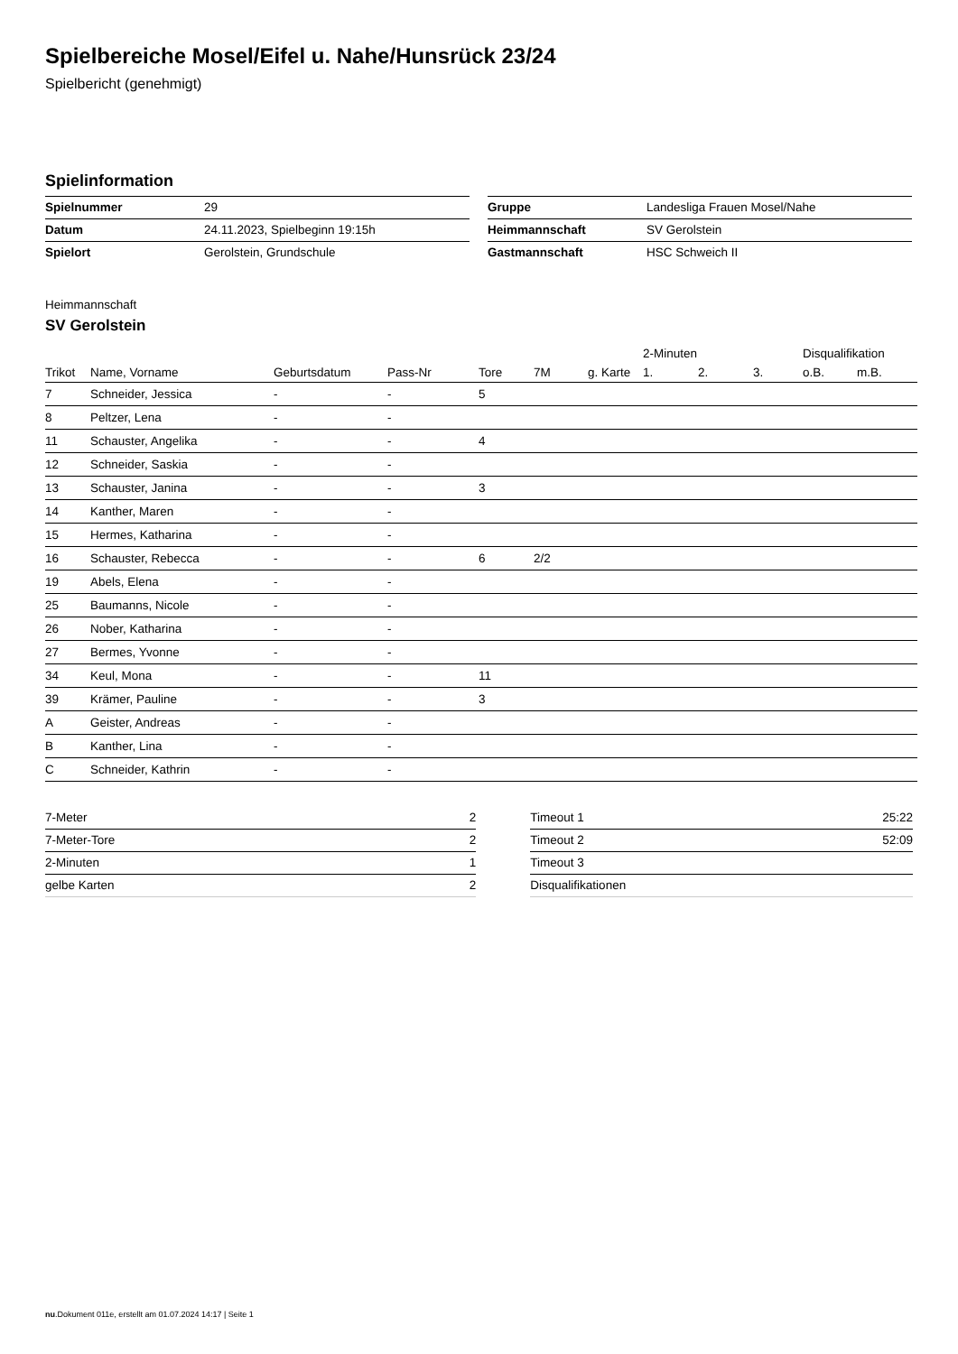Spielbereiche Mosel/Eifel u. Nahe/Hunsrück 23/24
Spielbericht (genehmigt)
Spielinformation
| Spielnummer | 29 |
| Datum | 24.11.2023, Spielbeginn 19:15h |
| Spielort | Gerolstein, Grundschule |
| Gruppe | Landesliga Frauen Mosel/Nahe |
| Heimmannschaft | SV Gerolstein |
| Gastmannschaft | HSC Schweich II |
Heimmannschaft
SV Gerolstein
| | | | | | | | 2-Minuten | | | Disqualifikation | |
| --- | --- | --- | --- | --- | --- | --- | --- | --- | --- | --- | --- |
| Trikot | Name, Vorname | Geburtsdatum | Pass-Nr | Tore | 7M | g. Karte | 1. | 2. | 3. | o.B. | m.B. |
| 7 | Schneider, Jessica | - | - | 5 | | | | | | | |
| 8 | Peltzer, Lena | - | - | | | | | | | | |
| 11 | Schauster, Angelika | - | - | 4 | | | | | | | |
| 12 | Schneider, Saskia | - | - | | | | | | | | |
| 13 | Schauster, Janina | - | - | 3 | | | | | | | |
| 14 | Kanther, Maren | - | - | | | | | | | | |
| 15 | Hermes, Katharina | - | - | | | | | | | | |
| 16 | Schauster, Rebecca | - | - | 6 | 2/2 | | | | | | |
| 19 | Abels, Elena | - | - | | | | | | | | |
| 25 | Baumanns, Nicole | - | - | | | | | | | | |
| 26 | Nober, Katharina | - | - | | | | | | | | |
| 27 | Bermes, Yvonne | - | - | | | | | | | | |
| 34 | Keul, Mona | - | - | 11 | | | | | | | |
| 39 | Krämer, Pauline | - | - | 3 | | | | | | | |
| A | Geister, Andreas | - | - | | | | | | | | |
| B | Kanther, Lina | - | - | | | | | | | | |
| C | Schneider, Kathrin | - | - | | | | | | | | |
| 7-Meter | 2 |
| 7-Meter-Tore | 2 |
| 2-Minuten | 1 |
| gelbe Karten | 2 |
| Timeout 1 | 25:22 |
| Timeout 2 | 52:09 |
| Timeout 3 | |
| Disqualifikationen | |
nu.Dokument 011e, erstellt am 01.07.2024 14:17 | Seite 1